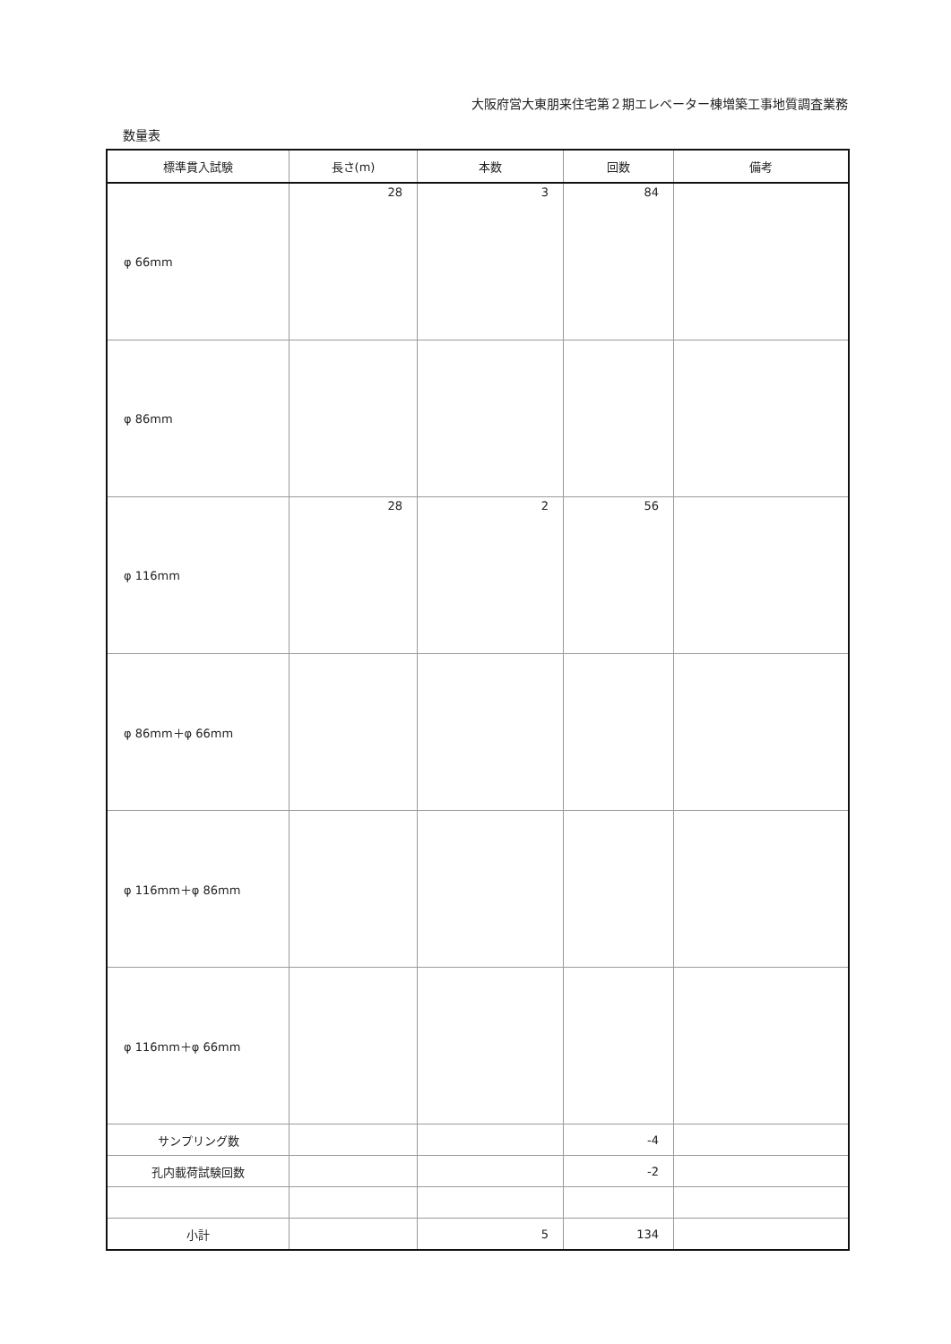大阪府営大東朋来住宅第２期エレベーター棟増築工事地質調査業務
数量表
| 標準貫入試験 | 長さ(m) | 本数 | 回数 | 備考 |
| --- | --- | --- | --- | --- |
| φ 66mm | 28 | 3 | 84 | |
| φ 86mm | | | | |
| φ 116mm | 28 | 2 | 56 | |
| φ 86mm＋φ 66mm | | | | |
| φ 116mm＋φ 86mm | | | | |
| φ 116mm＋φ 66mm | | | | |
| サンプリング数 | | | -4 | |
| 孔内載荷試験回数 | | | -2 | |
| 小計 | | 5 | 134 | |